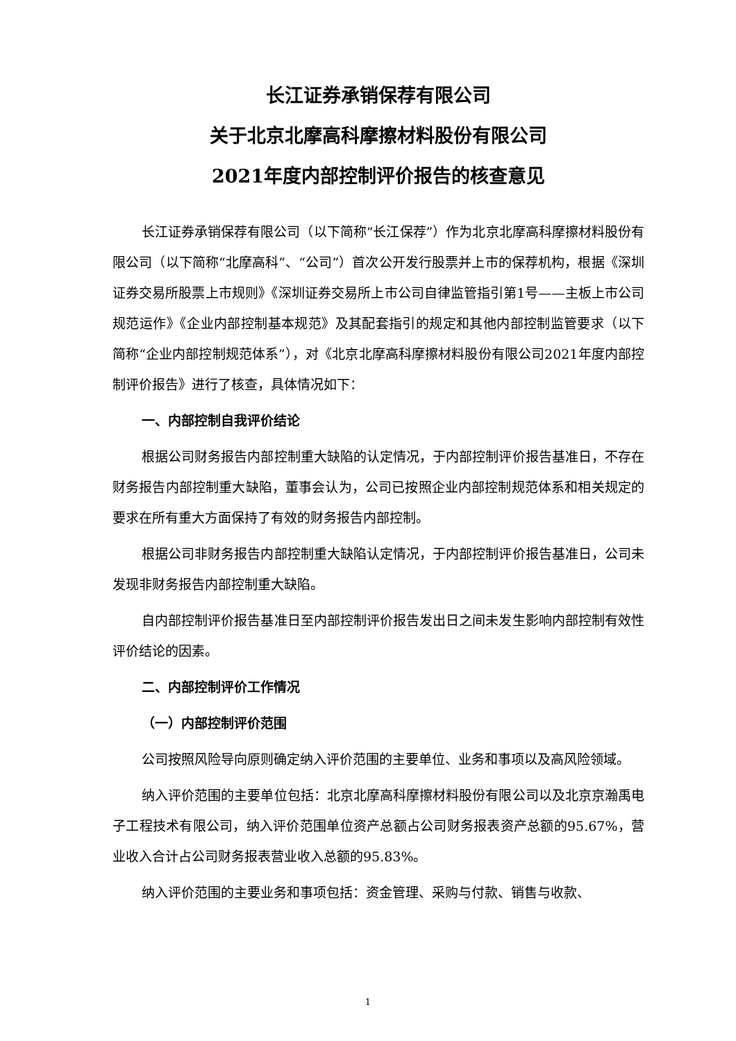长江证券承销保荐有限公司
关于北京北摩高科摩擦材料股份有限公司
2021年度内部控制评价报告的核查意见
长江证券承销保荐有限公司（以下简称“长江保荐”）作为北京北摩高科摩擦材料股份有限公司（以下简称“北摩高科”、“公司”）首次公开发行股票并上市的保荐机构，根据《深圳证券交易所股票上市规则》《深圳证券交易所上市公司自律监管指引第1号——主板上市公司规范运作》《企业内部控制基本规范》及其配套指引的规定和其他内部控制监管要求（以下简称“企业内部控制规范体系”），对《北京北摩高科摩擦材料股份有限公司2021年度内部控制评价报告》进行了核查，具体情况如下：
一、内部控制自我评价结论
根据公司财务报告内部控制重大缺陷的认定情况，于内部控制评价报告基准日，不存在财务报告内部控制重大缺陷，董事会认为，公司已按照企业内部控制规范体系和相关规定的要求在所有重大方面保持了有效的财务报告内部控制。
根据公司非财务报告内部控制重大缺陷认定情况，于内部控制评价报告基准日，公司未发现非财务报告内部控制重大缺陷。
自内部控制评价报告基准日至内部控制评价报告发出日之间未发生影响内部控制有效性评价结论的因素。
二、内部控制评价工作情况
（一）内部控制评价范围
公司按照风险导向原则确定纳入评价范围的主要单位、业务和事项以及高风险领域。
纳入评价范围的主要单位包括：北京北摩高科摩擦材料股份有限公司以及北京京瀚禹电子工程技术有限公司，纳入评价范围单位资产总额占公司财务报表资产总额的95.67%，营业收入合计占公司财务报表营业收入总额的95.83%。
纳入评价范围的主要业务和事项包括：资金管理、采购与付款、销售与收款、
1